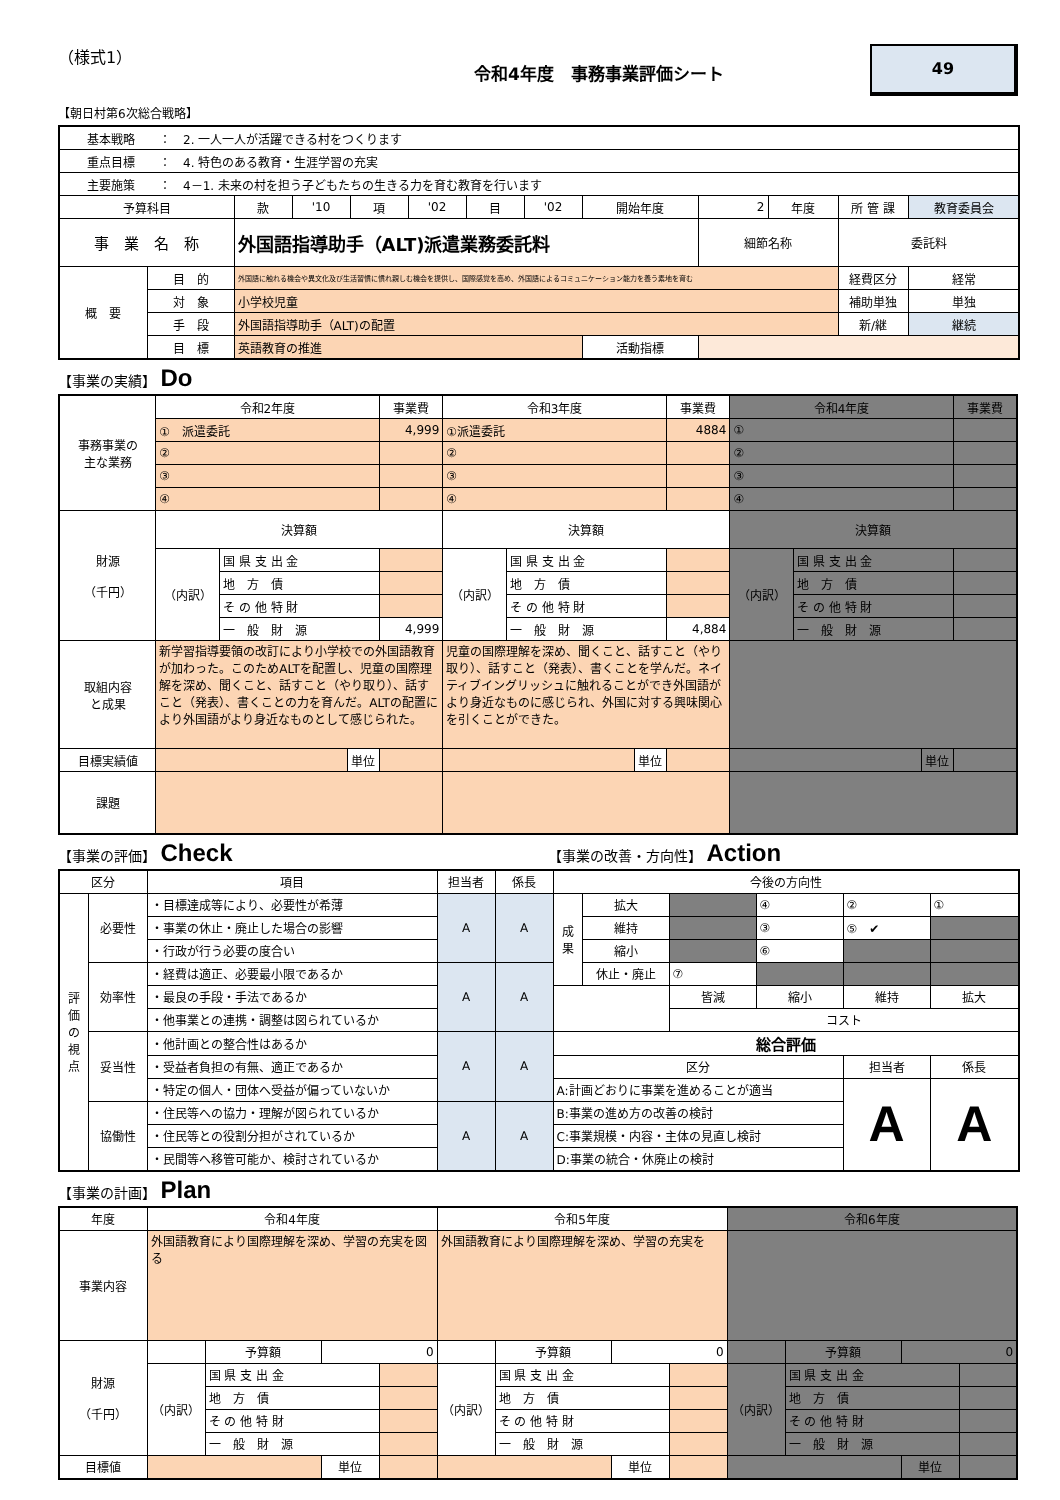（様式1）
令和4年度　事務事業評価シート
49
【朝日村第6次総合戦略】
| 基本戦略 ： 2. 一人一人が活躍できる村をつくります | | | | | | | | | | | | |
| 重点目標 ： 4. 特色のある教育・生涯学習の充実 | | | | | | | | | | | | |
| 主要施策 ： 4－1. 未来の村を担う子どもたちの生きる力を育む教育を行います | | | | | | | | | | | | |
| 予算科目 | | 款 | '10 | 項 | '02 | 目 | '02 | 開始年度 | 2 | 年度 | 所 管 課 | 教育委員会 |
| 事 業 名 称 | | 外国語指導助手（ALT)派遣業務委託料 | | | | | | | 細節名称 | | 委託料 | |
| 概 要 | 目 的 | 外国語に触れる機会や異文化及び生活習慣に慣れ親しむ機会を提供し、国際感覚を高め、外国語によるコミュニケーション能力を養う素地を育む | | | | | | | | | 経費区分 | 経常 |
| | 対 象 | 小学校児童 | | | | | | | | | 補助単独 | 単独 |
| | 手 段 | 外国語指導助手（ALT)の配置 | | | | | | | | | 新/継 | 継続 |
| | 目 標 | 英語教育の推進 | | | | | | 活動指標 | | | | |
【事業の実績】 Do
| 事務事業の 主な業務 | 令和2年度 | | | 事業費 | 令和3年度 | | | 事業費 | 令和4年度 | | | 事業費 |
| | ① 派遣委託 | | | 4,999 | ①派遣委託 | | | 4884 | ① | | | |
| | ② | | | | ② | | | | ② | | | |
| | ③ | | | | ③ | | | | ③ | | | |
| | ④ | | | | ④ | | | | ④ | | | |
| 財源 （千円） | 決算額 | | | | 決算額 | | | | 決算額 | | | |
| | （内訳） | 国 県 支 出 金 | | | （内訳） | 国 県 支 出 金 | | | （内訳） | 国 県 支 出 金 | | |
| | | 地 方 債 | | | | 地 方 債 | | | | 地 方 債 | | |
| | | そ の 他 特 財 | | | | そ の 他 特 財 | | | | そ の 他 特 財 | | |
| | | 一 般 財 源 | | 4,999 | | 一 般 財 源 | | 4,884 | | 一 般 財 源 | | |
| 取組内容 と成果 | 新学習指導要領の改訂により小学校での外国語教育が加わった。このためALTを配置し、児童の国際理解を深め、聞くこと、話すこと（やり取り）、話すこと（発表）、書くことの力を育んだ。ALTの配置により外国語がより身近なものとして感じられた。 | | | | 児童の国際理解を深め、聞くこと、話すこと（やり取り）、話すこと（発表）、書くことを学んだ。ネイティブイングリッシュに触れることができ外国語がより身近なものに感じられ、外国に対する興味関心を引くことができた。 | | | | | | | |
| 目標実績値 | | | 単位 | | | | 単位 | | | | 単位 | |
| 課題 | | | | | | | | | | | | |
【事業の評価】 Check
【事業の改善・方向性】 Action
| 区分 | | 項目 | 担当者 | 係長 | 今後の方向性 | | | | | |
| 評 価 の 視 点 | 必要性 | ・目標達成等により、必要性が希薄 | A | A | 成 果 | 拡大 | | ④ | ② | ① |
| | | ・事業の休止・廃止した場合の影響 | | | | 維持 | | ③ | ⑤ ✔ | |
| | | ・行政が行う必要の度合い | | | | 縮小 | | ⑥ | | |
| | 効率性 | ・経費は適正、必要最小限であるか | A | A | | 休止・廃止 | ⑦ | | | |
| | | ・最良の手段・手法であるか | | | | | 皆減 | 縮小 | 維持 | 拡大 |
| | | ・他事業との連携・調整は図られているか | | | | | コスト | | | |
| | 妥当性 | ・他計画との整合性はあるか | A | A | 総合評価 | | | | | |
| | | ・受益者負担の有無、適正であるか | | | 区分 | | | | 担当者 | 係長 |
| | | ・特定の個人・団体へ受益が偏っていないか | | | A:計画どおりに事業を進めることが適当 | | | | A | A |
| | 協働性 | ・住民等への協力・理解が図られているか | A | A | B:事業の進め方の改善の検討 | | | | | |
| | | ・住民等との役割分担がされているか | | | C:事業規模・内容・主体の見直し検討 | | | | | |
| | | ・民間等へ移管可能か、検討されているか | | | D:事業の統合・休廃止の検討 | | | | | |
【事業の計画】 Plan
| 年度 | 令和4年度 | | | | 令和5年度 | | | | 令和6年度 | | | |
| 事業内容 | 外国語教育により国際理解を深め、学習の充実を図る | | | | 外国語教育により国際理解を深め、学習の充実を | | | | | | | |
| 財源 （千円） | | 予算額 | 0 | | | 予算額 | 0 | | | 予算額 | 0 | |
| | （内訳） | 国 県 支 出 金 | | | （内訳） | 国 県 支 出 金 | | | （内訳） | 国 県 支 出 金 | | |
| | | 地 方 債 | | | | 地 方 債 | | | | 地 方 債 | | |
| | | そ の 他 特 財 | | | | そ の 他 特 財 | | | | そ の 他 特 財 | | |
| | | 一 般 財 源 | | | | 一 般 財 源 | | | | 一 般 財 源 | | |
| 目標値 | | | 単位 | | | | 単位 | | | | 単位 | |